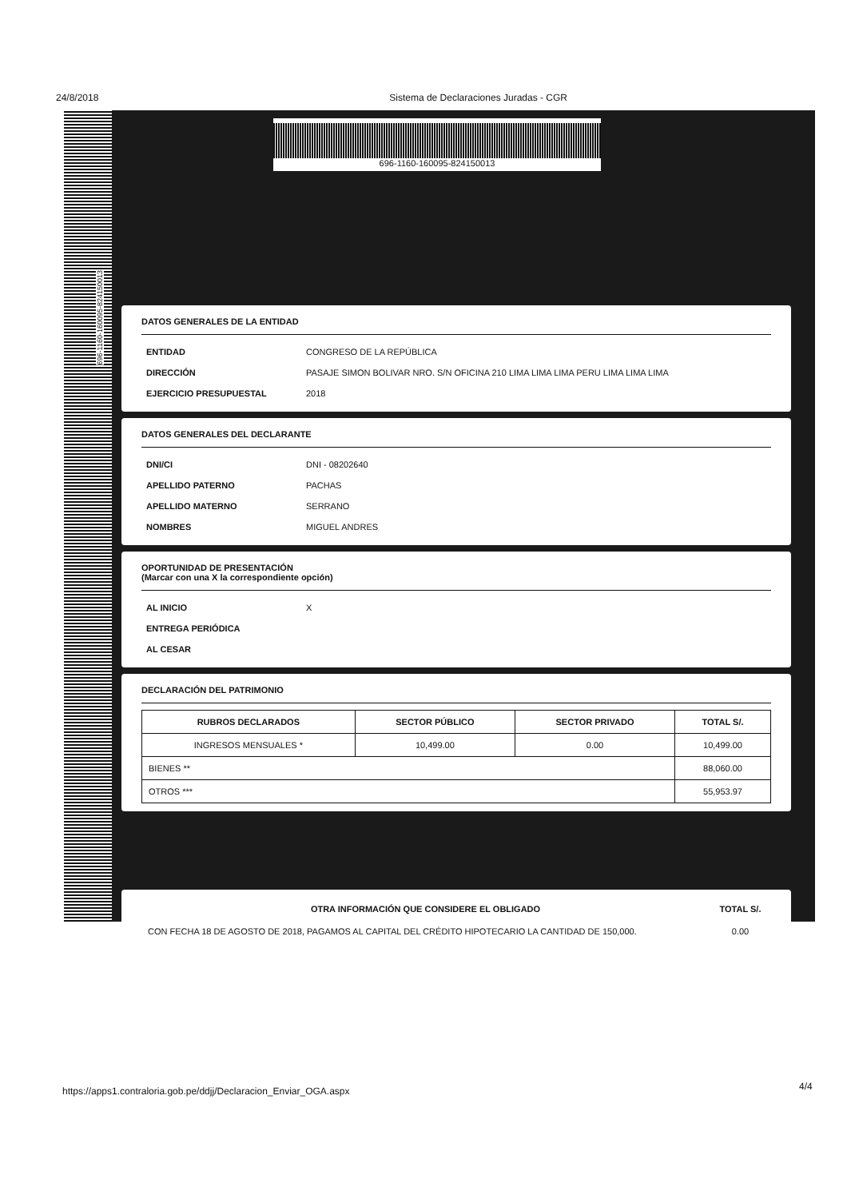24/8/2018 Sistema de Declaraciones Juradas - CGR
696-1160-160095-824150013
696-1160-160095-824150013
DATOS GENERALES DE LA ENTIDAD
ENTIDAD CONGRESO DE LA REPÚBLICA
DIRECCIÓN PASAJE SIMON BOLIVAR NRO. S/N OFICINA 210 LIMA LIMA LIMA PERU LIMA LIMA LIMA
EJERCICIO PRESUPUESTAL 2018
DATOS GENERALES DEL DECLARANTE
DNI/CI DNI - 08202640
APELLIDO PATERNO PACHAS
APELLIDO MATERNO SERRANO
NOMBRES MIGUEL ANDRES
OPORTUNIDAD DE PRESENTACIÓN
(Marcar con una X la correspondiente opción)
AL INICIO X
ENTREGA PERIÓDICA
AL CESAR
DECLARACIÓN DEL PATRIMONIO
| RUBROS DECLARADOS | SECTOR PÚBLICO | SECTOR PRIVADO | TOTAL S/. |
| --- | --- | --- | --- |
| INGRESOS MENSUALES * | 10,499.00 | 0.00 | 10,499.00 |
| BIENES ** | | | 88,060.00 |
| OTROS *** | | | 55,953.97 |
| OTRA INFORMACIÓN QUE CONSIDERE EL OBLIGADO | TOTAL S/. |
| --- | --- |
| CON FECHA 18 DE AGOSTO DE 2018, PAGAMOS AL CAPITAL DEL CRÉDITO HIPOTECARIO LA CANTIDAD DE 150,000. | 0.00 |
https://apps1.contraloria.gob.pe/ddjj/Declaracion_Enviar_OGA.aspx
4/4